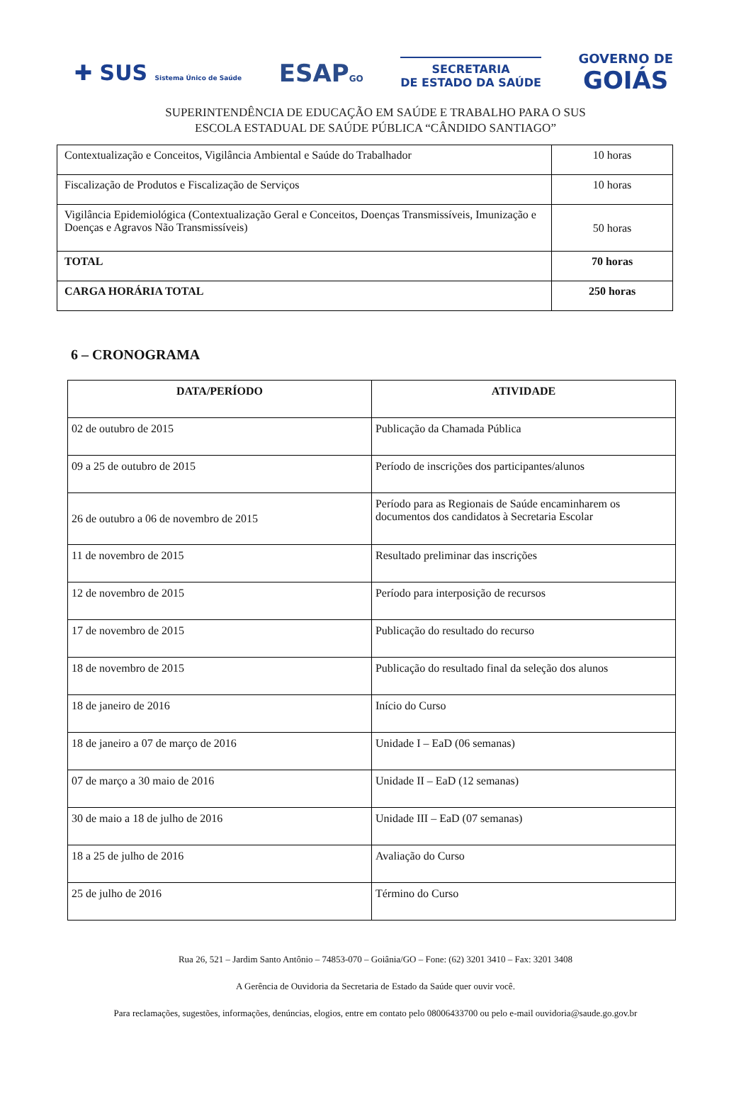✚ SUS Sistema Único de Saúde
ESAPGO
SECRETARIA
DE ESTADO DA SAÚDE
GOVERNO DE
GOIÁS
SUPERINTENDÊNCIA DE EDUCAÇÃO EM SAÚDE E TRABALHO PARA O SUS
ESCOLA ESTADUAL DE SAÚDE PÚBLICA “CÂNDIDO SANTIAGO”
| Contextualização e Conceitos, Vigilância Ambiental e Saúde do Trabalhador | 10 horas |
| Fiscalização de Produtos e Fiscalização de Serviços | 10 horas |
| Vigilância Epidemiológica (Contextualização Geral e Conceitos, Doenças Transmissíveis, Imunização e Doenças e Agravos Não Transmissíveis) | 50 horas |
| TOTAL | 70 horas |
| CARGA HORÁRIA TOTAL | 250 horas |
6 – CRONOGRAMA
| DATA/PERÍODO | ATIVIDADE |
| --- | --- |
| 02 de outubro de 2015 | Publicação da Chamada Pública |
| 09 a 25 de outubro de 2015 | Período de inscrições dos participantes/alunos |
| 26 de outubro a 06 de novembro de 2015 | Período para as Regionais de Saúde encaminharem os documentos dos candidatos à Secretaria Escolar |
| 11 de novembro de 2015 | Resultado preliminar das inscrições |
| 12 de novembro de 2015 | Período para interposição de recursos |
| 17 de novembro de 2015 | Publicação do resultado do recurso |
| 18 de novembro de 2015 | Publicação do resultado final da seleção dos alunos |
| 18 de janeiro de 2016 | Início do Curso |
| 18 de janeiro a 07 de março de 2016 | Unidade I – EaD (06 semanas) |
| 07 de março a 30 maio de 2016 | Unidade II – EaD (12 semanas) |
| 30 de maio a 18 de julho de 2016 | Unidade III – EaD (07 semanas) |
| 18 a 25 de julho de 2016 | Avaliação do Curso |
| 25 de julho de 2016 | Término do Curso |
Rua 26, 521 – Jardim Santo Antônio – 74853-070 – Goiânia/GO – Fone: (62) 3201 3410 – Fax: 3201 3408
A Gerência de Ouvidoria da Secretaria de Estado da Saúde quer ouvir você.
Para reclamações, sugestões, informações, denúncias, elogios, entre em contato pelo 08006433700 ou pelo e-mail ouvidoria@saude.go.gov.br